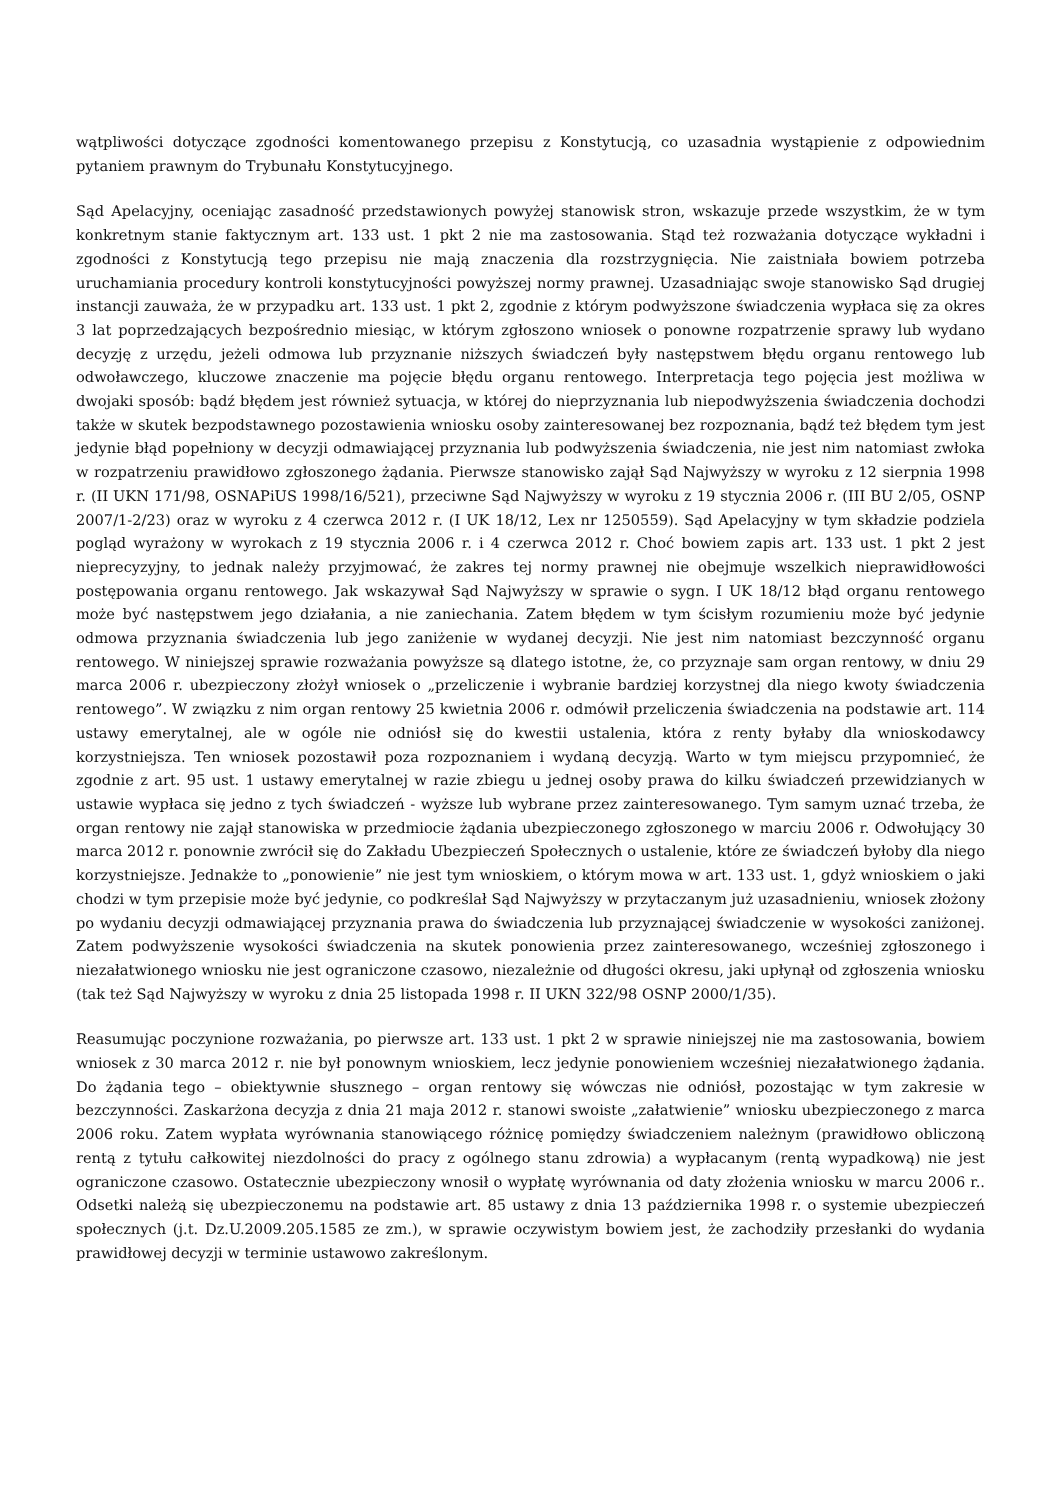wątpliwości dotyczące zgodności komentowanego przepisu z Konstytucją, co uzasadnia wystąpienie z odpowiednim pytaniem prawnym do Trybunału Konstytucyjnego.
Sąd Apelacyjny, oceniając zasadność przedstawionych powyżej stanowisk stron, wskazuje przede wszystkim, że w tym konkretnym stanie faktycznym art. 133 ust. 1 pkt 2 nie ma zastosowania. Stąd też rozważania dotyczące wykładni i zgodności z Konstytucją tego przepisu nie mają znaczenia dla rozstrzygnięcia. Nie zaistniała bowiem potrzeba uruchamiania procedury kontroli konstytucyjności powyższej normy prawnej. Uzasadniając swoje stanowisko Sąd drugiej instancji zauważa, że w przypadku art. 133 ust. 1 pkt 2, zgodnie z którym podwyższone świadczenia wypłaca się za okres 3 lat poprzedzających bezpośrednio miesiąc, w którym zgłoszono wniosek o ponowne rozpatrzenie sprawy lub wydano decyzję z urzędu, jeżeli odmowa lub przyznanie niższych świadczeń były następstwem błędu organu rentowego lub odwoławczego, kluczowe znaczenie ma pojęcie błędu organu rentowego. Interpretacja tego pojęcia jest możliwa w dwojaki sposób: bądź błędem jest również sytuacja, w której do nieprzyznania lub niepodwyższenia świadczenia dochodzi także w skutek bezpodstawnego pozostawienia wniosku osoby zainteresowanej bez rozpoznania, bądź też błędem tym jest jedynie błąd popełniony w decyzji odmawiającej przyznania lub podwyższenia świadczenia, nie jest nim natomiast zwłoka w rozpatrzeniu prawidłowo zgłoszonego żądania. Pierwsze stanowisko zajął Sąd Najwyższy w wyroku z 12 sierpnia 1998 r. (II UKN 171/98, OSNAPiUS 1998/16/521), przeciwne Sąd Najwyższy w wyroku z 19 stycznia 2006 r. (III BU 2/05, OSNP 2007/1-2/23) oraz w wyroku z 4 czerwca 2012 r. (I UK 18/12, Lex nr 1250559). Sąd Apelacyjny w tym składzie podziela pogląd wyrażony w wyrokach z 19 stycznia 2006 r. i 4 czerwca 2012 r. Choć bowiem zapis art. 133 ust. 1 pkt 2 jest nieprecyzyjny, to jednak należy przyjmować, że zakres tej normy prawnej nie obejmuje wszelkich nieprawidłowości postępowania organu rentowego. Jak wskazywał Sąd Najwyższy w sprawie o sygn. I UK 18/12 błąd organu rentowego może być następstwem jego działania, a nie zaniechania. Zatem błędem w tym ścisłym rozumieniu może być jedynie odmowa przyznania świadczenia lub jego zaniżenie w wydanej decyzji. Nie jest nim natomiast bezczynność organu rentowego. W niniejszej sprawie rozważania powyższe są dlatego istotne, że, co przyznaje sam organ rentowy, w dniu 29 marca 2006 r. ubezpieczony złożył wniosek o „przeliczenie i wybranie bardziej korzystnej dla niego kwoty świadczenia rentowego”. W związku z nim organ rentowy 25 kwietnia 2006 r. odmówił przeliczenia świadczenia na podstawie art. 114 ustawy emerytalnej, ale w ogóle nie odniósł się do kwestii ustalenia, która z renty byłaby dla wnioskodawcy korzystniejsza. Ten wniosek pozostawił poza rozpoznaniem i wydaną decyzją. Warto w tym miejscu przypomnieć, że zgodnie z art. 95 ust. 1 ustawy emerytalnej w razie zbiegu u jednej osoby prawa do kilku świadczeń przewidzianych w ustawie wypłaca się jedno z tych świadczeń - wyższe lub wybrane przez zainteresowanego. Tym samym uznać trzeba, że organ rentowy nie zajął stanowiska w przedmiocie żądania ubezpieczonego zgłoszonego w marciu 2006 r. Odwołujący 30 marca 2012 r. ponownie zwrócił się do Zakładu Ubezpieczeń Społecznych o ustalenie, które ze świadczeń byłoby dla niego korzystniejsze. Jednakże to „ponowienie” nie jest tym wnioskiem, o którym mowa w art. 133 ust. 1, gdyż wnioskiem o jaki chodzi w tym przepisie może być jedynie, co podkreślał Sąd Najwyższy w przytaczanym już uzasadnieniu, wniosek złożony po wydaniu decyzji odmawiającej przyznania prawa do świadczenia lub przyznającej świadczenie w wysokości zaniżonej. Zatem podwyższenie wysokości świadczenia na skutek ponowienia przez zainteresowanego, wcześniej zgłoszonego i niezałatwionego wniosku nie jest ograniczone czasowo, niezależnie od długości okresu, jaki upłynął od zgłoszenia wniosku (tak też Sąd Najwyższy w wyroku z dnia 25 listopada 1998 r. II UKN 322/98 OSNP 2000/1/35).
Reasumując poczynione rozważania, po pierwsze art. 133 ust. 1 pkt 2 w sprawie niniejszej nie ma zastosowania, bowiem wniosek z 30 marca 2012 r. nie był ponownym wnioskiem, lecz jedynie ponowieniem wcześniej niezałatwionego żądania. Do żądania tego – obiektywnie słusznego – organ rentowy się wówczas nie odniósł, pozostając w tym zakresie w bezczynności. Zaskarżona decyzja z dnia 21 maja 2012 r. stanowi swoiste „załatwienie” wniosku ubezpieczonego z marca 2006 roku. Zatem wypłata wyrównania stanowiącego różnicę pomiędzy świadczeniem należnym (prawidłowo obliczoną rentą z tytułu całkowitej niezdolności do pracy z ogólnego stanu zdrowia) a wypłacanym (rentą wypadkową) nie jest ograniczone czasowo. Ostatecznie ubezpieczony wnosił o wypłatę wyrównania od daty złożenia wniosku w marcu 2006 r.. Odsetki należą się ubezpieczonemu na podstawie art. 85 ustawy z dnia 13 października 1998 r. o systemie ubezpieczeń społecznych (j.t. Dz.U.2009.205.1585 ze zm.), w sprawie oczywistym bowiem jest, że zachodziły przesłanki do wydania prawidłowej decyzji w terminie ustawowo zakreślonym.